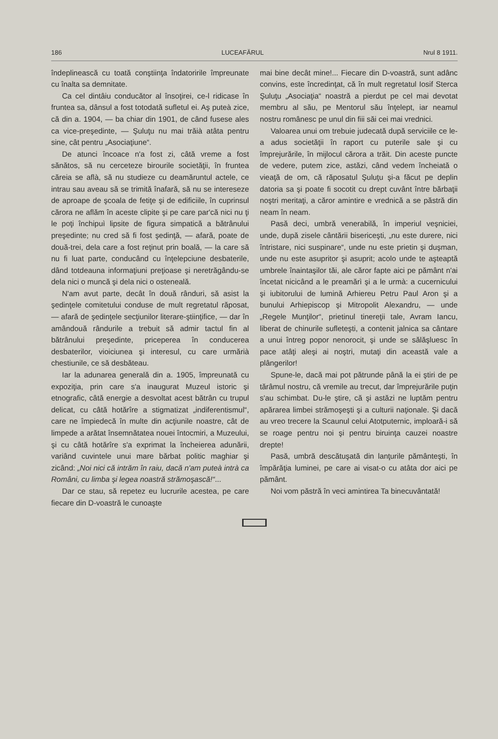186 LUCEAFĂRUL Nrul 8 1911.
îndeplinească cu toată conştiinţa îndatoririle împreunate cu înalta sa demnitate.
Ca cel dintâiu conducător al însoţirei, ce-l ridicase în fruntea sa, dânsul a fost totodată sufletul ei. Aş puteà zice, că din a. 1904, — ba chiar din 1901, de când fusese ales ca vice-preşedinte, — Şuluţu nu mai trăià atâta pentru sine, cât pentru „Asociaţiune“.
De atunci încoace n'a fost zi, câtă vreme a fost sănătos, să nu cerceteze birourile societăţii, în fruntea căreia se aflà, să nu studieze cu deamăruntul actele, ce intrau sau aveau să se trimită înafară, să nu se intereseze de aproape de şcoala de fetiţe şi de edificiile, în cuprinsul cărora ne aflăm în aceste clipite şi pe care par'că nici nu ţi le poţi închipuì lipsite de figura simpatică a bătrânului preşedinte; nu cred să fi fost şedinţă, — afară, poate de două-trei, dela care a fost reţinut prin boală, — la care să nu fi luat parte, conducând cu înţelepciune desbaterile, dând totdeauna informaţiuni preţioase şi neretrăgându-se dela nici o muncă şi dela nici o osteneală.
N'am avut parte, decât în două rânduri, să asist la şedinţele comitetului conduse de mult regretatul răposat, — afară de şedinţele secţiunilor literare-ştiinţifice, — dar în amândouă rândurile a trebuit să admir tactul fin al bătrânului preşedinte, priceperea în conducerea desbaterilor, vioiciunea şi interesul, cu care urmărià chestiunile, ce să desbăteau.
Iar la adunarea generală din a. 1905, împreunată cu expoziţia, prin care s'a inaugurat Muzeul istoric şi etnografic, câtă energie a desvoltat acest bătrân cu trupul delicat, cu câtă hotărîre a stigmatizat „indiferentismul“, care ne împiedecă în multe din acţiunile noastre, cât de limpede a arătat însemnătatea nouei întocmiri, a Muzeului, şi cu câtă hotărîre s'a exprimat la încheierea adunării, variând cuvintele unui mare bărbat politic maghiar şi zicând: „Noi nici că intrăm în raiu, dacă n'am puteà intrà ca Români, cu limba şi legea noastră strămoşască!“...
Dar ce stau, să repetez eu lucrurile acestea, pe care fiecare din D-voastră le cunoaşte
mai bine decât mine!... Fiecare din D-voastră, sunt adânc convins, este încredinţat, că în mult regretatul Iosif Sterca Şuluţu „Asociaţia“ noastră a pierdut pe cel mai devotat membru al său, pe Mentorul său înţelept, iar neamul nostru românesc pe unul din fiii săi cei mai vrednici.
Valoarea unui om trebuie judecată după serviciile ce le-a adus societăţii în raport cu puterile sale şi cu împrejurările, în mijlocul cărora a trăit. Din aceste puncte de vedere, putem zice, astăzi, când vedem încheiată o vieaţă de om, că răposatul Şuluţu şi-a făcut pe deplin datoria sa şi poate fi socotit cu drept cuvânt între bărbaţii noştri meritaţi, a căror amintire e vrednică a se păstră din neam în neam.
Pasă deci, umbră venerabilă, în imperiul veşniciei, unde, după zisele cântării bisericeşti, „nu este durere, nici întristare, nici suspinare“, unde nu este prietin şi duşman, unde nu este asupritor şi asuprit; acolo unde te aşteaptă umbrele înaintaşilor tăi, ale căror fapte aici pe pământ n'ai încetat nicicând a le preamărì şi a le urmà: a cucernicului şi iubitorului de lumină Arhiereu Petru Paul Aron şi a bunului Arhiepiscop şi Mitropolit Alexandru, — unde „Regele Munţilor“, prietinul tinereţii tale, Avram Iancu, liberat de chinurile sufleteşti, a contenit jalnica sa cântare a unui întreg popor nenorocit, şi unde se sălăşluesc în pace atâţi aleşi ai noştri, mutaţi din această vale a plângerilor!
Spune-le, dacă mai pot pătrunde până la ei ştiri de pe tărâmul nostru, că vremile au trecut, dar împrejurările puţin s'au schimbat. Du-le ştire, că şi astăzi ne luptăm pentru apărarea limbei strămoşeşti şi a culturii naţionale. Şi dacă au vreo trecere la Scaunul celui Atotputernic, imploară-i să se roage pentru noi şi pentru biruinţa cauzei noastre drepte!
Pasă, umbră descătuşată din lanţurile pământeşti, în împărăţia luminei, pe care ai visat-o cu atâta dor aici pe pământ.
Noi vom păstră în veci amintirea Ta binecuvântată!